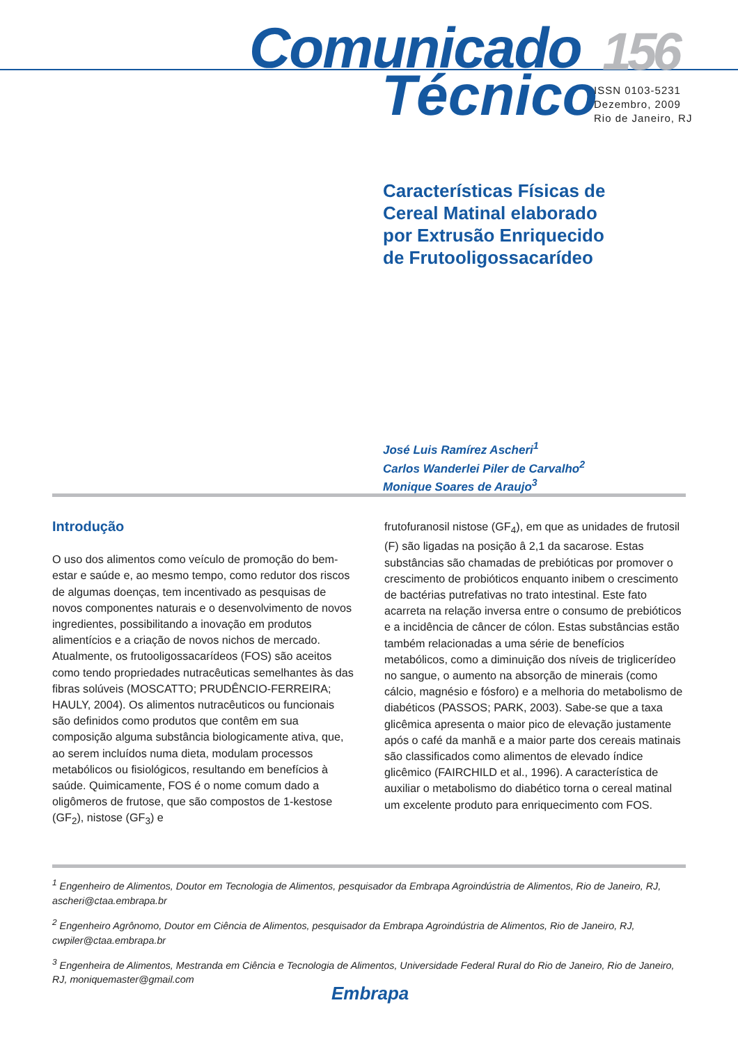Comunicado 156
Técnico
ISSN 0103-5231
Dezembro, 2009
Rio de Janeiro, RJ
Características Físicas de
Cereal Matinal elaborado
por Extrusão Enriquecido
de Frutooligossacarídeo
José Luis Ramírez Ascheri<sup>1</sup>
Carlos Wanderlei Piler de Carvalho<sup>2</sup>
Monique Soares de Araujo<sup>3</sup>
Introdução
O uso dos alimentos como veículo de promoção do bem-estar e saúde e, ao mesmo tempo, como redutor dos riscos de algumas doenças, tem incentivado as pesquisas de novos componentes naturais e o desenvolvimento de novos ingredientes, possibilitando a inovação em produtos alimentícios e a criação de novos nichos de mercado. Atualmente, os frutooligossacarídeos (FOS) são aceitos como tendo propriedades nutracêuticas semelhantes às das fibras solúveis (MOSCATTO; PRUDÊNCIO-FERREIRA; HAULY, 2004). Os alimentos nutracêuticos ou funcionais são definidos como produtos que contêm em sua composição alguma substância biologicamente ativa, que, ao serem incluídos numa dieta, modulam processos metabólicos ou fisiológicos, resultando em benefícios à saúde. Quimicamente, FOS é o nome comum dado a oligômeros de frutose, que são compostos de 1-kestose (GF<sub>2</sub>), nistose (GF<sub>3</sub>) e
frutofuranosil nistose (GF<sub>4</sub>), em que as unidades de frutosil (F) são ligadas na posição â 2,1 da sacarose. Estas substâncias são chamadas de prebióticas por promover o crescimento de probióticos enquanto inibem o crescimento de bactérias putrefativas no trato intestinal. Este fato acarreta na relação inversa entre o consumo de prebióticos e a incidência de câncer de cólon. Estas substâncias estão também relacionadas a uma série de benefícios metabólicos, como a diminuição dos níveis de triglicerídeo no sangue, o aumento na absorção de minerais (como cálcio, magnésio e fósforo) e a melhoria do metabolismo de diabéticos (PASSOS; PARK, 2003). Sabe-se que a taxa glicêmica apresenta o maior pico de elevação justamente após o café da manhã e a maior parte dos cereais matinais são classificados como alimentos de elevado índice glicêmico (FAIRCHILD et al., 1996). A característica de auxiliar o metabolismo do diabético torna o cereal matinal um excelente produto para enriquecimento com FOS.
<sup>1</sup> Engenheiro de Alimentos, Doutor em Tecnologia de Alimentos, pesquisador da Embrapa Agroindústria de Alimentos, Rio de Janeiro, RJ, ascheri@ctaa.embrapa.br
<sup>2</sup> Engenheiro Agrônomo, Doutor em Ciência de Alimentos, pesquisador da Embrapa Agroindústria de Alimentos, Rio de Janeiro, RJ, cwpiler@ctaa.embrapa.br
<sup>3</sup> Engenheira de Alimentos, Mestranda em Ciência e Tecnologia de Alimentos, Universidade Federal Rural do Rio de Janeiro, Rio de Janeiro, RJ, moniquemaster@gmail.com
Embrapa